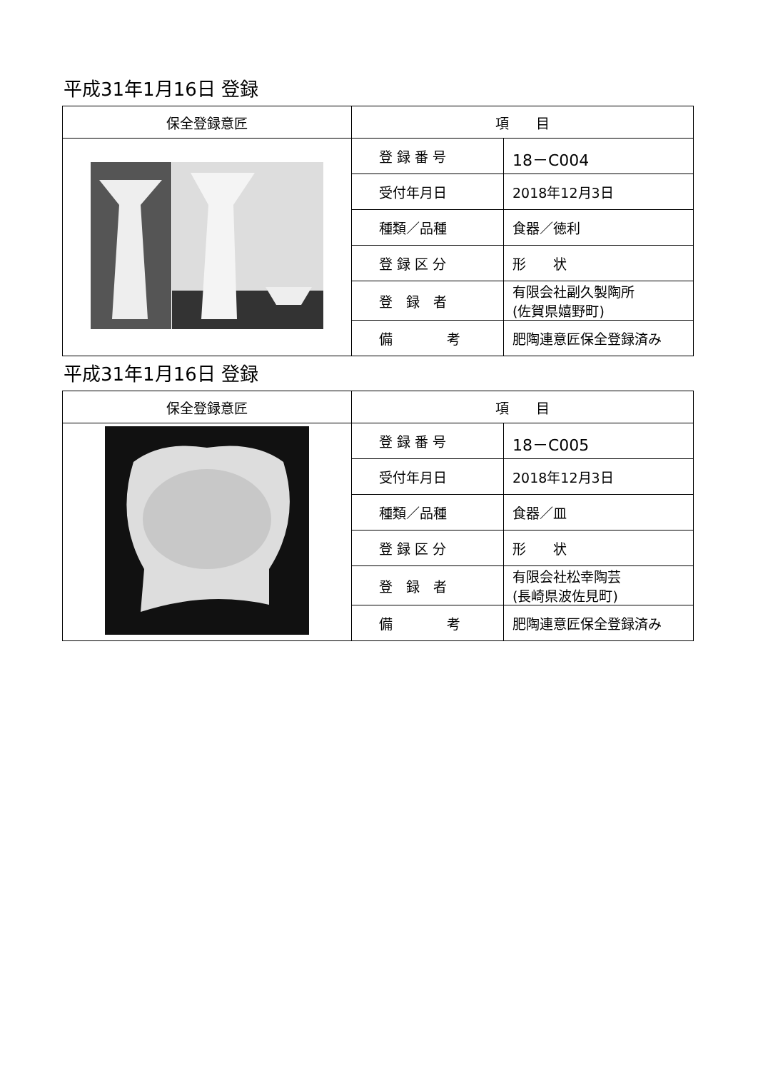平成31年1月16日 登録
| 保全登録意匠 | 項 目 | |
| --- | --- | --- |
| | 登 録 番 号 | 18－C004 |
| | 受付年月日 | 2018年12月3日 |
| | 種類／品種 | 食器／徳利 |
| | 登 録 区 分 | 形 状 |
| | 登 録 者 | 有限会社副久製陶所 (佐賀県嬉野町) |
| | 備 考 | 肥陶連意匠保全登録済み |
平成31年1月16日 登録
| 保全登録意匠 | 項 目 | |
| --- | --- | --- |
| | 登 録 番 号 | 18－C005 |
| | 受付年月日 | 2018年12月3日 |
| | 種類／品種 | 食器／皿 |
| | 登 録 区 分 | 形 状 |
| | 登 録 者 | 有限会社松幸陶芸 (長崎県波佐見町) |
| | 備 考 | 肥陶連意匠保全登録済み |